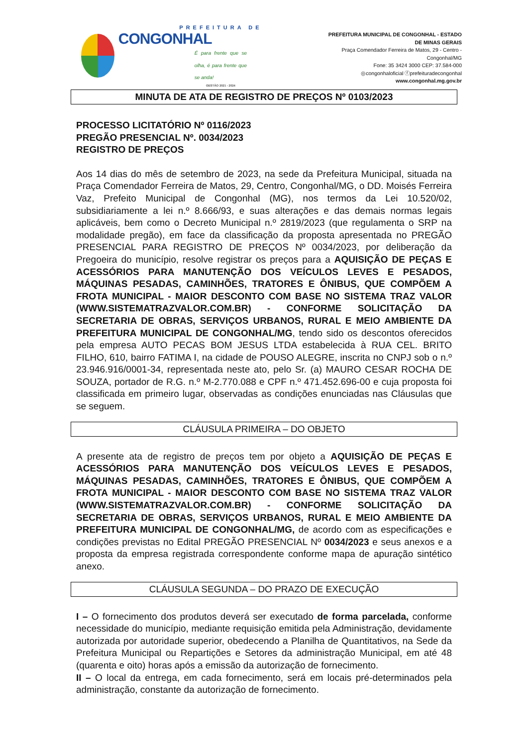PREFEITURA DE
CONGONHAL
É para frente que se olha, é para frente que se anda!
GESTÃO 2021 - 2024
PREFEITURA MUNICIPAL DE CONGONHAL - ESTADO DE MINAS GERAIS
Praça Comendador Ferreira de Matos, 29 - Centro - Congonhal/MG
Fone: 35 3424 3000 CEP: 37.584-000
◎congonhaloficial ⓕprefeituradecongonhal
www.congonhal.mg.gov.br
MINUTA DE ATA DE REGISTRO DE PREÇOS Nº 0103/2023
PROCESSO LICITATÓRIO Nº 0116/2023
PREGÃO PRESENCIAL Nº. 0034/2023
REGISTRO DE PREÇOS
Aos 14 dias do mês de setembro de 2023, na sede da Prefeitura Municipal, situada na Praça Comendador Ferreira de Matos, 29, Centro, Congonhal/MG, o DD. Moisés Ferreira Vaz, Prefeito Municipal de Congonhal (MG), nos termos da Lei 10.520/02, subsidiariamente a lei n.º 8.666/93, e suas alterações e das demais normas legais aplicáveis, bem como o Decreto Municipal n.º 2819/2023 (que regulamenta o SRP na modalidade pregão), em face da classificação da proposta apresentada no PREGÃO PRESENCIAL PARA REGISTRO DE PREÇOS Nº 0034/2023, por deliberação da Pregoeira do município, resolve registrar os preços para a AQUISIÇÃO DE PEÇAS E ACESSÓRIOS PARA MANUTENÇÃO DOS VEÍCULOS LEVES E PESADOS, MÁQUINAS PESADAS, CAMINHÕES, TRATORES E ÔNIBUS, QUE COMPÕEM A FROTA MUNICIPAL - MAIOR DESCONTO COM BASE NO SISTEMA TRAZ VALOR (WWW.SISTEMATRAZVALOR.COM.BR) - CONFORME SOLICITAÇÃO DA SECRETARIA DE OBRAS, SERVIÇOS URBANOS, RURAL E MEIO AMBIENTE DA PREFEITURA MUNICIPAL DE CONGONHAL/MG, tendo sido os descontos oferecidos pela empresa AUTO PECAS BOM JESUS LTDA estabelecida à RUA CEL. BRITO FILHO, 610, bairro FATIMA I, na cidade de POUSO ALEGRE, inscrita no CNPJ sob o n.º 23.946.916/0001-34, representada neste ato, pelo Sr. (a) MAURO CESAR ROCHA DE SOUZA, portador de R.G. n.º M-2.770.088 e CPF n.º 471.452.696-00 e cuja proposta foi classificada em primeiro lugar, observadas as condições enunciadas nas Cláusulas que se seguem.
CLÁUSULA PRIMEIRA – DO OBJETO
A presente ata de registro de preços tem por objeto a AQUISIÇÃO DE PEÇAS E ACESSÓRIOS PARA MANUTENÇÃO DOS VEÍCULOS LEVES E PESADOS, MÁQUINAS PESADAS, CAMINHÕES, TRATORES E ÔNIBUS, QUE COMPÕEM A FROTA MUNICIPAL - MAIOR DESCONTO COM BASE NO SISTEMA TRAZ VALOR (WWW.SISTEMATRAZVALOR.COM.BR) - CONFORME SOLICITAÇÃO DA SECRETARIA DE OBRAS, SERVIÇOS URBANOS, RURAL E MEIO AMBIENTE DA PREFEITURA MUNICIPAL DE CONGONHAL/MG, de acordo com as especificações e condições previstas no Edital PREGÃO PRESENCIAL Nº 0034/2023 e seus anexos e a proposta da empresa registrada correspondente conforme mapa de apuração sintético anexo.
CLÁUSULA SEGUNDA – DO PRAZO DE EXECUÇÃO
I – O fornecimento dos produtos deverá ser executado de forma parcelada, conforme necessidade do município, mediante requisição emitida pela Administração, devidamente autorizada por autoridade superior, obedecendo a Planilha de Quantitativos, na Sede da Prefeitura Municipal ou Repartições e Setores da administração Municipal, em até 48 (quarenta e oito) horas após a emissão da autorização de fornecimento.
II – O local da entrega, em cada fornecimento, será em locais pré-determinados pela administração, constante da autorização de fornecimento.